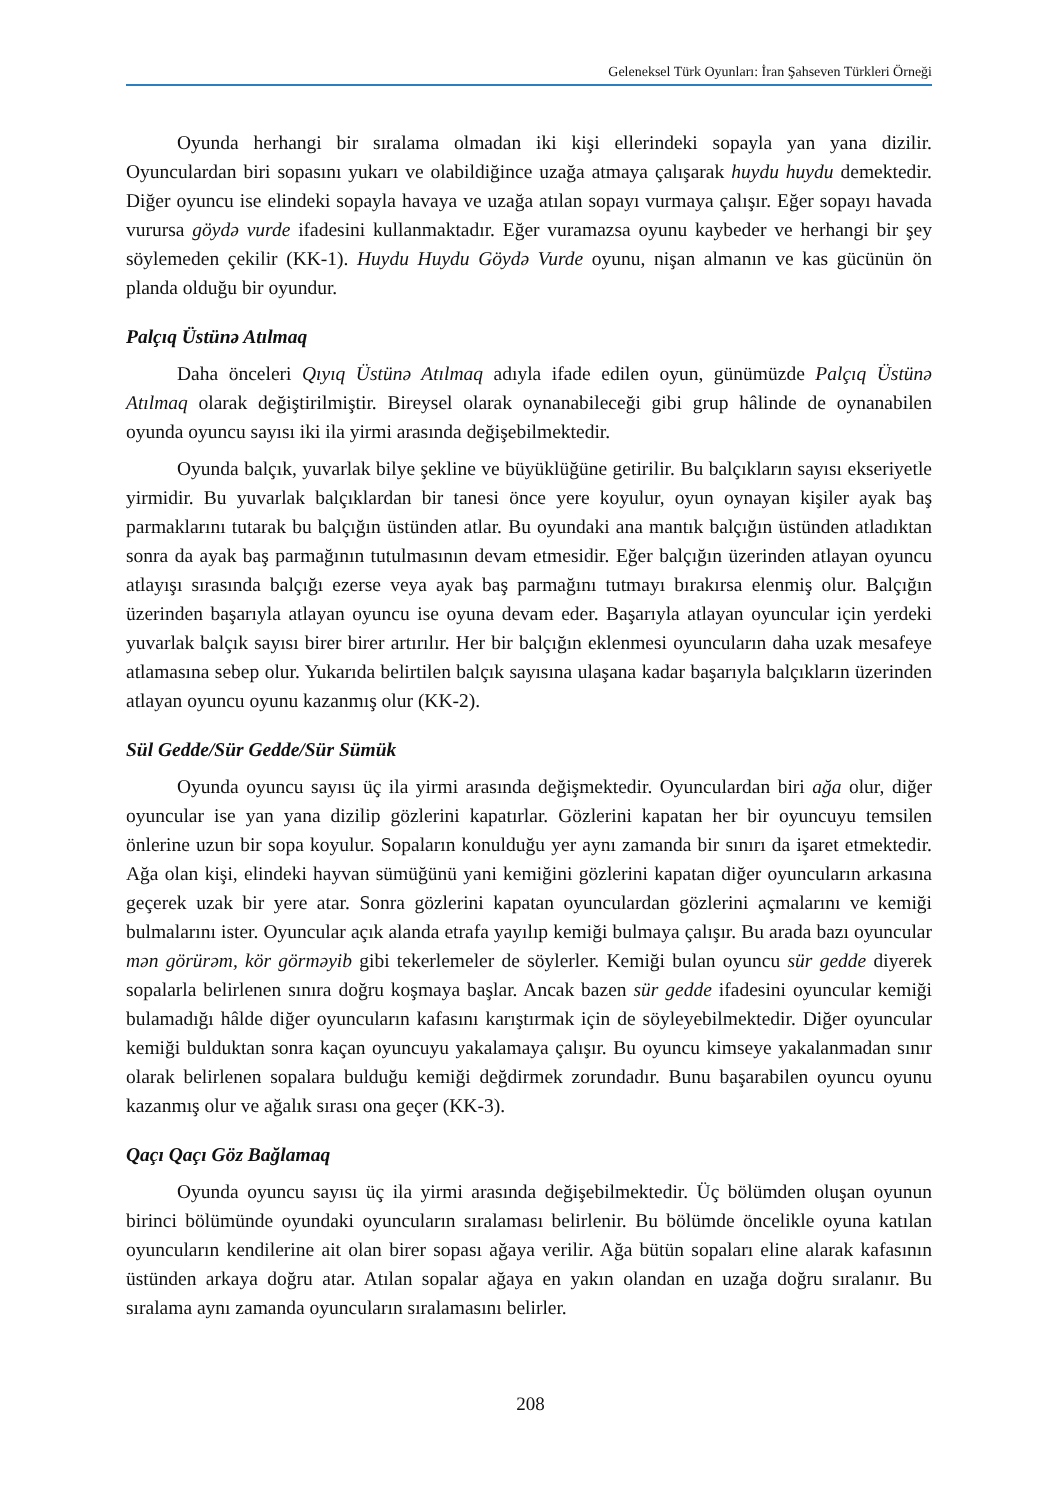Geleneksel Türk Oyunları: İran Şahseven Türkleri Örneği
Oyunda herhangi bir sıralama olmadan iki kişi ellerindeki sopayla yan yana dizilir. Oyunculardan biri sopasını yukarı ve olabildiğince uzağa atmaya çalışarak huydu huydu demektedir. Diğer oyuncu ise elindeki sopayla havaya ve uzağa atılan sopayı vurmaya çalışır. Eğer sopayı havada vurursa göydə vurde ifadesini kullanmaktadır. Eğer vuramazsa oyunu kaybeder ve herhangi bir şey söylemeden çekilir (KK-1). Huydu Huydu Göydə Vurde oyunu, nişan almanın ve kas gücünün ön planda olduğu bir oyundur.
Palçıq Üstünə Atılmaq
Daha önceleri Qıyıq Üstünə Atılmaq adıyla ifade edilen oyun, günümüzde Palçıq Üstünə Atılmaq olarak değiştirilmiştir. Bireysel olarak oynanabileceği gibi grup hâlinde de oynanabilen oyunda oyuncu sayısı iki ila yirmi arasında değişebilmektedir.
Oyunda balçık, yuvarlak bilye şekline ve büyüklüğüne getirilir. Bu balçıkların sayısı ekseriyetle yirmidir. Bu yuvarlak balçıklardan bir tanesi önce yere koyulur, oyun oynayan kişiler ayak baş parmaklarını tutarak bu balçığın üstünden atlar. Bu oyundaki ana mantık balçığın üstünden atladıktan sonra da ayak baş parmağının tutulmasının devam etmesidir. Eğer balçığın üzerinden atlayan oyuncu atlayışı sırasında balçığı ezerse veya ayak baş parmağını tutmayı bırakırsa elenmiş olur. Balçığın üzerinden başarıyla atlayan oyuncu ise oyuna devam eder. Başarıyla atlayan oyuncular için yerdeki yuvarlak balçık sayısı birer birer artırılır. Her bir balçığın eklenmesi oyuncuların daha uzak mesafeye atlamasına sebep olur. Yukarıda belirtilen balçık sayısına ulaşana kadar başarıyla balçıkların üzerinden atlayan oyuncu oyunu kazanmış olur (KK-2).
Sül Gedde/Sür Gedde/Sür Sümük
Oyunda oyuncu sayısı üç ila yirmi arasında değişmektedir. Oyunculardan biri ağa olur, diğer oyuncular ise yan yana dizilip gözlerini kapatırlar. Gözlerini kapatan her bir oyuncuyu temsilen önlerine uzun bir sopa koyulur. Sopaların konulduğu yer aynı zamanda bir sınırı da işaret etmektedir. Ağa olan kişi, elindeki hayvan sümüğünü yani kemiğini gözlerini kapatan diğer oyuncuların arkasına geçerek uzak bir yere atar. Sonra gözlerini kapatan oyunculardan gözlerini açmalarını ve kemiği bulmalarını ister. Oyuncular açık alanda etrafa yayılıp kemiği bulmaya çalışır. Bu arada bazı oyuncular mən görürəm, kör görməyib gibi tekerlemeler de söylerler. Kemiği bulan oyuncu sür gedde diyerek sopalarla belirlenen sınıra doğru koşmaya başlar. Ancak bazen sür gedde ifadesini oyuncular kemiği bulamadığı hâlde diğer oyuncuların kafasını karıştırmak için de söyleyebilmektedir. Diğer oyuncular kemiği bulduktan sonra kaçan oyuncuyu yakalamaya çalışır. Bu oyuncu kimseye yakalanmadan sınır olarak belirlenen sopalara bulduğu kemiği değdirmek zorundadır. Bunu başarabilen oyuncu oyunu kazanmış olur ve ağalık sırası ona geçer (KK-3).
Qaçı Qaçı Göz Bağlamaq
Oyunda oyuncu sayısı üç ila yirmi arasında değişebilmektedir. Üç bölümden oluşan oyunun birinci bölümünde oyundaki oyuncuların sıralaması belirlenir. Bu bölümde öncelikle oyuna katılan oyuncuların kendilerine ait olan birer sopası ağaya verilir. Ağa bütün sopaları eline alarak kafasının üstünden arkaya doğru atar. Atılan sopalar ağaya en yakın olandan en uzağa doğru sıralanır. Bu sıralama aynı zamanda oyuncuların sıralamasını belirler.
208